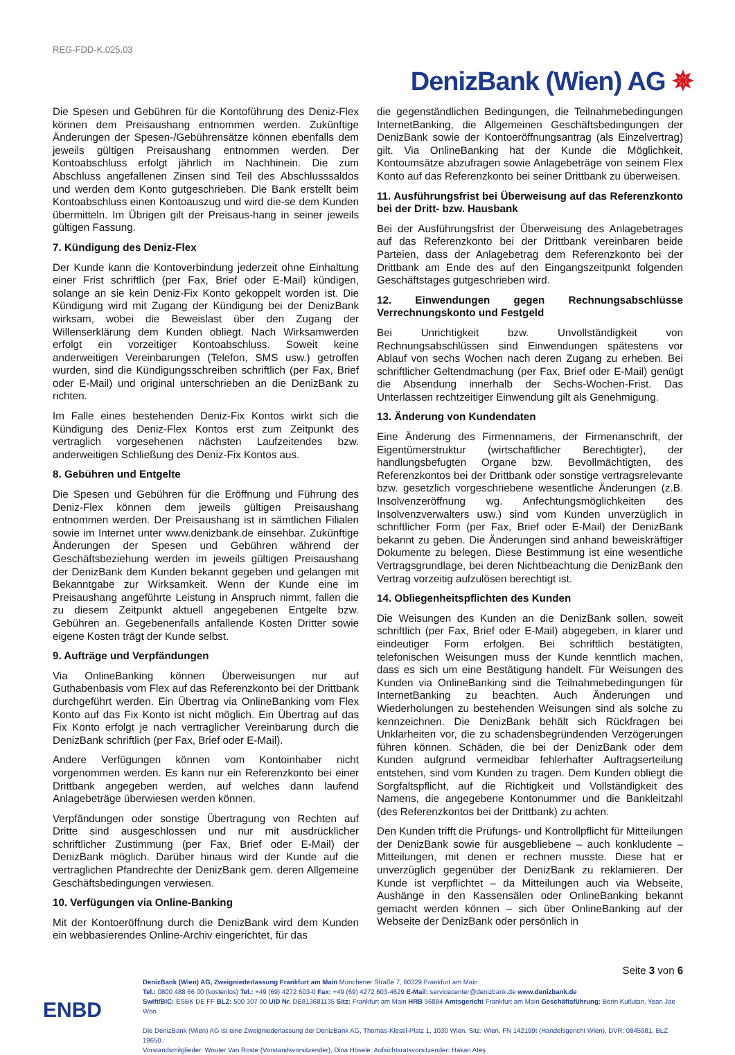REG-FDD-K.025.03
DenizBank (Wien) AG ✵
Die Spesen und Gebühren für die Kontoführung des Deniz-Flex können dem Preisaushang entnommen werden. Zukünftige Änderungen der Spesen-/Gebührensätze können ebenfalls dem jeweils gültigen Preisaushang entnommen werden. Der Kontoabschluss erfolgt jährlich im Nachhinein. Die zum Abschluss angefallenen Zinsen sind Teil des Abschlusssaldos und werden dem Konto gutgeschrieben. Die Bank erstellt beim Kontoabschluss einen Kontoauszug und wird die-se dem Kunden übermitteln. Im Übrigen gilt der Preisaus-hang in seiner jeweils gültigen Fassung.
7. Kündigung des Deniz-Flex
Der Kunde kann die Kontoverbindung jederzeit ohne Einhaltung einer Frist schriftlich (per Fax, Brief oder E-Mail) kündigen, solange an sie kein Deniz-Fix Konto gekoppelt worden ist. Die Kündigung wird mit Zugang der Kündigung bei der DenizBank wirksam, wobei die Beweislast über den Zugang der Willenserklärung dem Kunden obliegt. Nach Wirksamwerden erfolgt ein vorzeitiger Kontoabschluss. Soweit keine anderweitigen Vereinbarungen (Telefon, SMS usw.) getroffen wurden, sind die Kündigungsschreiben schriftlich (per Fax, Brief oder E-Mail) und original unterschrieben an die DenizBank zu richten.
Im Falle eines bestehenden Deniz-Fix Kontos wirkt sich die Kündigung des Deniz-Flex Kontos erst zum Zeitpunkt des vertraglich vorgesehenen nächsten Laufzeitendes bzw. anderweitigen Schließung des Deniz-Fix Kontos aus.
8. Gebühren und Entgelte
Die Spesen und Gebühren für die Eröffnung und Führung des Deniz-Flex können dem jeweils gültigen Preisaushang entnommen werden. Der Preisaushang ist in sämtlichen Filialen sowie im Internet unter www.denizbank.de einsehbar. Zukünftige Änderungen der Spesen und Gebühren während der Geschäftsbeziehung werden im jeweils gültigen Preisaushang der DenizBank dem Kunden bekannt gegeben und gelangen mit Bekanntgabe zur Wirksamkeit. Wenn der Kunde eine im Preisaushang angeführte Leistung in Anspruch nimmt, fallen die zu diesem Zeitpunkt aktuell angegebenen Entgelte bzw. Gebühren an. Gegebenenfalls anfallende Kosten Dritter sowie eigene Kosten trägt der Kunde selbst.
9. Aufträge und Verpfändungen
Via OnlineBanking können Überweisungen nur auf Guthabenbasis vom Flex auf das Referenzkonto bei der Drittbank durchgeführt werden. Ein Übertrag via OnlineBanking vom Flex Konto auf das Fix Konto ist nicht möglich. Ein Übertrag auf das Fix Konto erfolgt je nach vertraglicher Vereinbarung durch die DenizBank schriftlich (per Fax, Brief oder E-Mail).
Andere Verfügungen können vom Kontoinhaber nicht vorgenommen werden. Es kann nur ein Referenzkonto bei einer Drittbank angegeben werden, auf welches dann laufend Anlagebeträge überwiesen werden können.
Verpfändungen oder sonstige Übertragung von Rechten auf Dritte sind ausgeschlossen und nur mit ausdrücklicher schriftlicher Zustimmung (per Fax, Brief oder E-Mail) der DenizBank möglich. Darüber hinaus wird der Kunde auf die vertraglichen Pfandrechte der DenizBank gem. deren Allgemeine Geschäftsbedingungen verwiesen.
10. Verfügungen via Online-Banking
Mit der Kontoeröffnung durch die DenizBank wird dem Kunden ein webbasierendes Online-Archiv eingerichtet, für das
die gegenständlichen Bedingungen, die Teilnahmebedingungen InternetBanking, die Allgemeinen Geschäftsbedingungen der DenizBank sowie der Kontoeröffnungsantrag (als Einzelvertrag) gilt. Via OnlineBanking hat der Kunde die Möglichkeit, Kontoumsätze abzufragen sowie Anlagebeträge von seinem Flex Konto auf das Referenzkonto bei seiner Drittbank zu überweisen.
11. Ausführungsfrist bei Überweisung auf das Referenzkonto bei der Dritt- bzw. Hausbank
Bei der Ausführungsfrist der Überweisung des Anlagebetrages auf das Referenzkonto bei der Drittbank vereinbaren beide Parteien, dass der Anlagebetrag dem Referenzkonto bei der Drittbank am Ende des auf den Eingangszeitpunkt folgenden Geschäftstages gutgeschrieben wird.
12. Einwendungen gegen Rechnungsabschlüsse Verrechnungskonto und Festgeld
Bei Unrichtigkeit bzw. Unvollständigkeit von Rechnungsabschlüssen sind Einwendungen spätestens vor Ablauf von sechs Wochen nach deren Zugang zu erheben. Bei schriftlicher Geltendmachung (per Fax, Brief oder E-Mail) genügt die Absendung innerhalb der Sechs-Wochen-Frist. Das Unterlassen rechtzeitiger Einwendung gilt als Genehmigung.
13. Änderung von Kundendaten
Eine Änderung des Firmennamens, der Firmenanschrift, der Eigentümerstruktur (wirtschaftlicher Berechtigter), der handlungsbefugten Organe bzw. Bevollmächtigten, des Referenzkontos bei der Drittbank oder sonstige vertragsrelevante bzw. gesetzlich vorgeschriebene wesentliche Änderungen (z.B. Insolvenzeröffnung wg. Anfechtungsmöglichkeiten des Insolvenzverwalters usw.) sind vom Kunden unverzüglich in schriftlicher Form (per Fax, Brief oder E-Mail) der DenizBank bekannt zu geben. Die Änderungen sind anhand beweiskräftiger Dokumente zu belegen. Diese Bestimmung ist eine wesentliche Vertragsgrundlage, bei deren Nichtbeachtung die DenizBank den Vertrag vorzeitig aufzulösen berechtigt ist.
14. Obliegenheitspflichten des Kunden
Die Weisungen des Kunden an die DenizBank sollen, soweit schriftlich (per Fax, Brief oder E-Mail) abgegeben, in klarer und eindeutiger Form erfolgen. Bei schriftlich bestätigten, telefonischen Weisungen muss der Kunde kenntlich machen, dass es sich um eine Bestätigung handelt. Für Weisungen des Kunden via OnlineBanking sind die Teilnahmebedingungen für InternetBanking zu beachten. Auch Änderungen und Wiederholungen zu bestehenden Weisungen sind als solche zu kennzeichnen. Die DenizBank behält sich Rückfragen bei Unklarheiten vor, die zu schadensbegründenden Verzögerungen führen können. Schäden, die bei der DenizBank oder dem Kunden aufgrund vermeidbar fehlerhafter Auftragserteilung entstehen, sind vom Kunden zu tragen. Dem Kunden obliegt die Sorgfaltspflicht, auf die Richtigkeit und Vollständigkeit des Namens, die angegebene Kontonummer und die Bankleitzahl (des Referenzkontos bei der Drittbank) zu achten.
Den Kunden trifft die Prüfungs- und Kontrollpflicht für Mitteilungen der DenizBank sowie für ausgebliebene – auch konkludente – Mitteilungen, mit denen er rechnen musste. Diese hat er unverzüglich gegenüber der DenizBank zu reklamieren. Der Kunde ist verpflichtet – da Mitteilungen auch via Webseite, Aushänge in den Kassensälen oder OnlineBanking bekannt gemacht werden können – sich über OnlineBanking auf der Webseite der DenizBank oder persönlich in
Seite 3 von 6
DenizBank (Wien) AG, Zweigniederlassung Frankfurt am Main Münchener Straße 7, 60329 Frankfurt am Main
Tel.: 0800 488 66 00 (kostenlos) Tel.: +49 (69) 4272 603-0 Fax: +49 (69) 4272 603-4629 E-Mail: servicecenter@denizbank.de www.denizbank.de
Swift/BIC: ESBK DE FF BLZ: 500 307 00 UID Nr. DE813681135 Sitz: Frankfurt am Main HRB 56884 Amtsgericht Frankfurt am Main Geschäftsführung: Berin Kutlutan, Yean Jae Woo
Die DenizBank (Wien) AG ist eine Zweigniederlassung der DenizBank AG, Thomas-Klestil-Platz 1, 1030 Wien, Sitz: Wien, FN 142199t (Handelsgericht Wien), DVR: 0845981, BLZ 19650.
Vorstandsmitglieder: Wouter Van Roste (Vorstandsvorsitzender), Dina Hösele. Aufsichtsratsvorsitzender: Hakan Ateş
ENBD